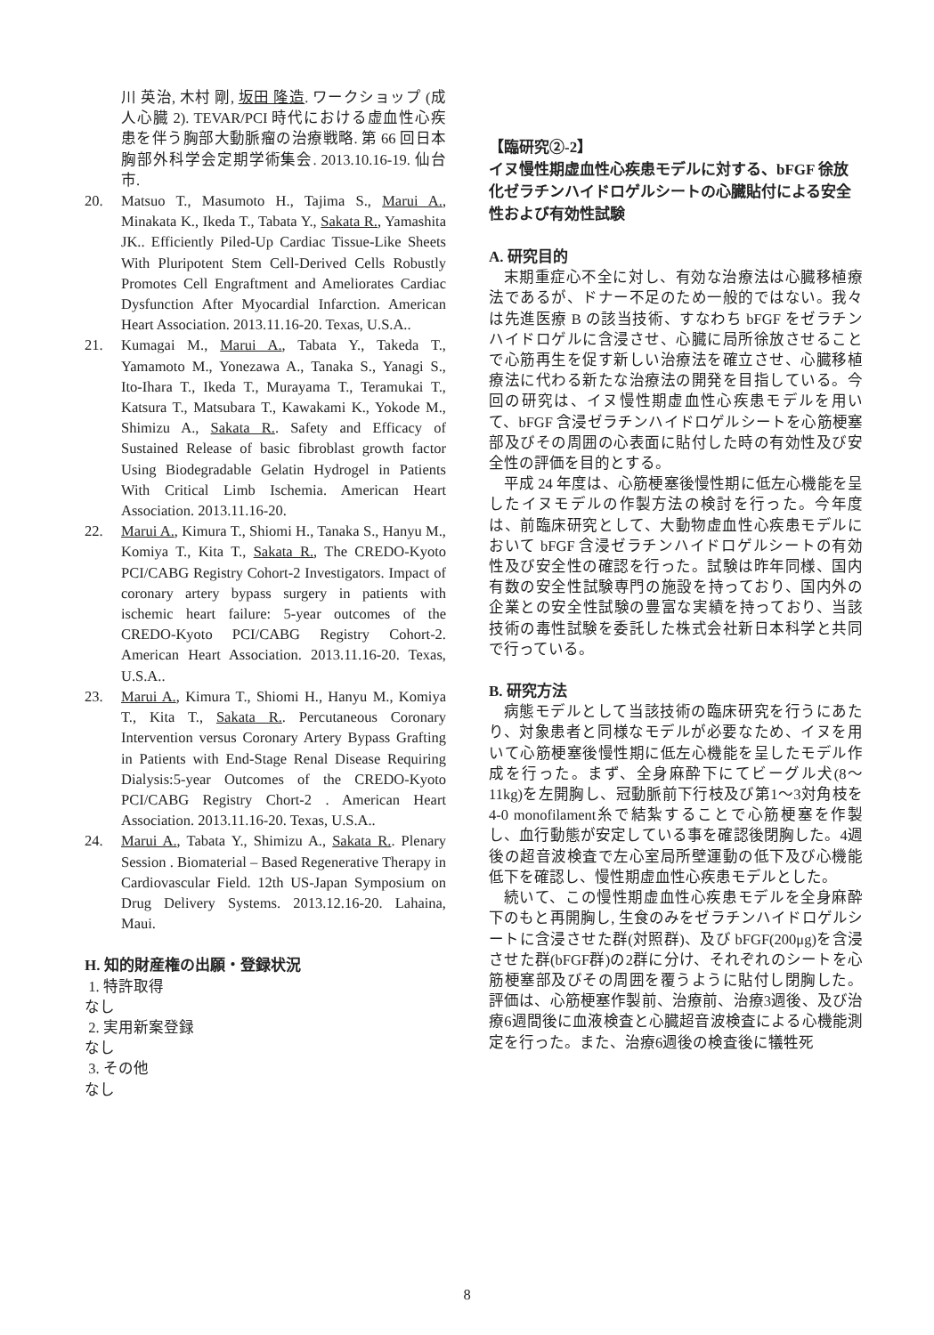川 英治, 木村 剛, 坂田 隆造. ワークショップ (成人心臓 2). TEVAR/PCI 時代における虚血性心疾患を伴う胸部大動脈瘤の治療戦略. 第 66 回日本胸部外科学会定期学術集会. 2013.10.16-19. 仙台市.
20. Matsuo T., Masumoto H., Tajima S., Marui A., Minakata K., Ikeda T., Tabata Y., Sakata R., Yamashita JK.. Efficiently Piled-Up Cardiac Tissue-Like Sheets With Pluripotent Stem Cell-Derived Cells Robustly Promotes Cell Engraftment and Ameliorates Cardiac Dysfunction After Myocardial Infarction. American Heart Association. 2013.11.16-20. Texas, U.S.A..
21. Kumagai M., Marui A., Tabata Y., Takeda T., Yamamoto M., Yonezawa A., Tanaka S., Yanagi S., Ito-Ihara T., Ikeda T., Murayama T., Teramukai T., Katsura T., Matsubara T., Kawakami K., Yokode M., Shimizu A., Sakata R.. Safety and Efficacy of Sustained Release of basic fibroblast growth factor Using Biodegradable Gelatin Hydrogel in Patients With Critical Limb Ischemia. American Heart Association. 2013.11.16-20.
22. Marui A., Kimura T., Shiomi H., Tanaka S., Hanyu M., Komiya T., Kita T., Sakata R., The CREDO-Kyoto PCI/CABG Registry Cohort-2 Investigators. Impact of coronary artery bypass surgery in patients with ischemic heart failure: 5-year outcomes of the CREDO-Kyoto PCI/CABG Registry Cohort-2. American Heart Association. 2013.11.16-20. Texas, U.S.A..
23. Marui A., Kimura T., Shiomi H., Hanyu M., Komiya T., Kita T., Sakata R.. Percutaneous Coronary Intervention versus Coronary Artery Bypass Grafting in Patients with End-Stage Renal Disease Requiring Dialysis:5-year Outcomes of the CREDO-Kyoto PCI/CABG Registry Chort-2 . American Heart Association. 2013.11.16-20. Texas, U.S.A..
24. Marui A., Tabata Y., Shimizu A., Sakata R.. Plenary Session . Biomaterial – Based Regenerative Therapy in Cardiovascular Field. 12th US-Japan Symposium on Drug Delivery Systems. 2013.12.16-20. Lahaina, Maui.
H. 知的財産権の出願・登録状況
1. 特許取得
なし
2. 実用新案登録
なし
3. その他
なし
【臨研究②-2】
イヌ慢性期虚血性心疾患モデルに対する、bFGF 徐放化ゼラチンハイドロゲルシートの心臓貼付による安全性および有効性試験
A. 研究目的
末期重症心不全に対し、有効な治療法は心臓移植療法であるが、ドナー不足のため一般的ではない。我々は先進医療 B の該当技術、すなわち bFGF をゼラチンハイドロゲルに含浸させ、心臓に局所徐放させることで心筋再生を促す新しい治療法を確立させ、心臓移植療法に代わる新たな治療法の開発を目指している。今回の研究は、イヌ慢性期虚血性心疾患モデルを用いて、bFGF 含浸ゼラチンハイドロゲルシートを心筋梗塞部及びその周囲の心表面に貼付した時の有効性及び安全性の評価を目的とする。
平成 24 年度は、心筋梗塞後慢性期に低左心機能を呈したイヌモデルの作製方法の検討を行った。今年度は、前臨床研究として、大動物虚血性心疾患モデルにおいて bFGF 含浸ゼラチンハイドロゲルシートの有効性及び安全性の確認を行った。試験は昨年同様、国内有数の安全性試験専門の施設を持っており、国内外の企業との安全性試験の豊富な実績を持っており、当該技術の毒性試験を委託した株式会社新日本科学と共同で行っている。
B. 研究方法
病態モデルとして当該技術の臨床研究を行うにあたり、対象患者と同様なモデルが必要なため、イヌを用いて心筋梗塞後慢性期に低左心機能を呈したモデル作成を行った。まず、全身麻酔下にてビーグル犬(8～11kg)を左開胸し、冠動脈前下行枝及び第1～3対角枝を4-0 monofilament糸で結紮することで心筋梗塞を作製し、血行動態が安定している事を確認後閉胸した。4週後の超音波検査で左心室局所壁運動の低下及び心機能低下を確認し、慢性期虚血性心疾患モデルとした。
続いて、この慢性期虚血性心疾患モデルを全身麻酔下のもと再開胸し, 生食のみをゼラチンハイドロゲルシートに含浸させた群(対照群)、及び bFGF(200μg)を含浸させた群(bFGF群)の2群に分け、それぞれのシートを心筋梗塞部及びその周囲を覆うように貼付し閉胸した。評価は、心筋梗塞作製前、治療前、治療3週後、及び治療6週間後に血液検査と心臓超音波検査による心機能測定を行った。また、治療6週後の検査後に犠牲死
8